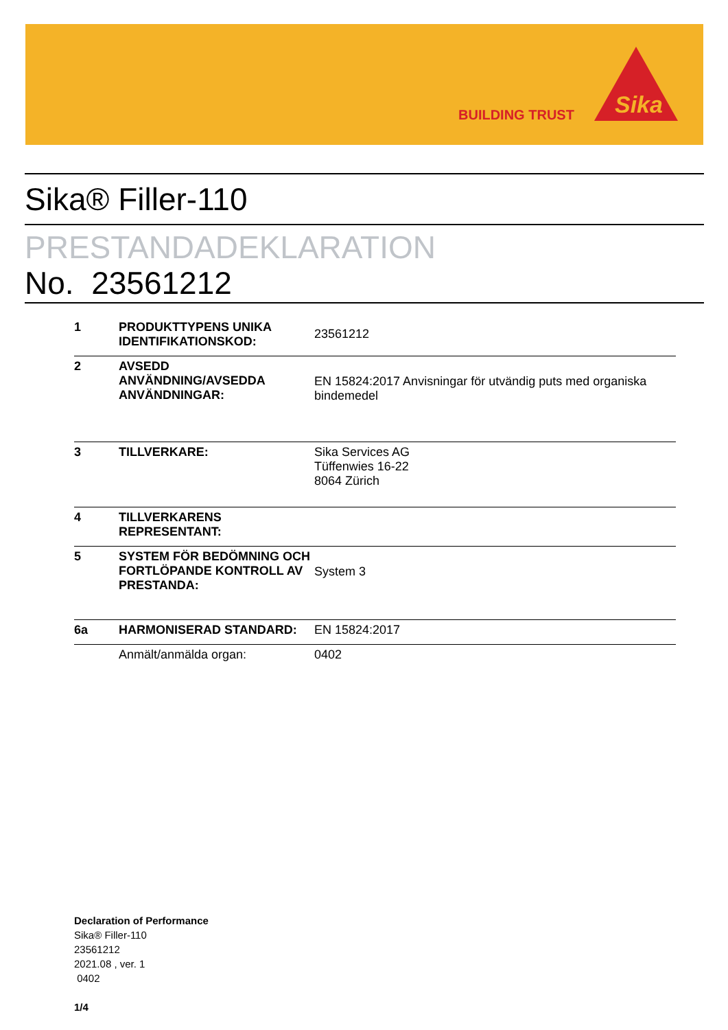BUILDING TRUST
Sika
Sika® Filler-110
PRESTANDADEKLARATION
No. 23561212
| 1 | PRODUKTTYPENS UNIKA IDENTIFIKATIONSKOD: | 23561212 |
| 2 | AVSEDD ANVÄNDNING/AVSEDDA ANVÄNDNINGAR: | EN 15824:2017 Anvisningar för utvändig puts med organiska bindemedel |
| 3 | TILLVERKARE: | Sika Services AG Tüffenwies 16-22 8064 Zürich |
| 4 | TILLVERKARENS REPRESENTANT: | |
| 5 | SYSTEM FÖR BEDÖMNING OCH FORTLÖPANDE KONTROLL AV PRESTANDA: | System 3 |
| 6a | HARMONISERAD STANDARD: | EN 15824:2017 |
| | Anmält/anmälda organ: | 0402 |
Declaration of Performance
Sika® Filler-110
23561212
2021.08 , ver. 1
0402
1/4